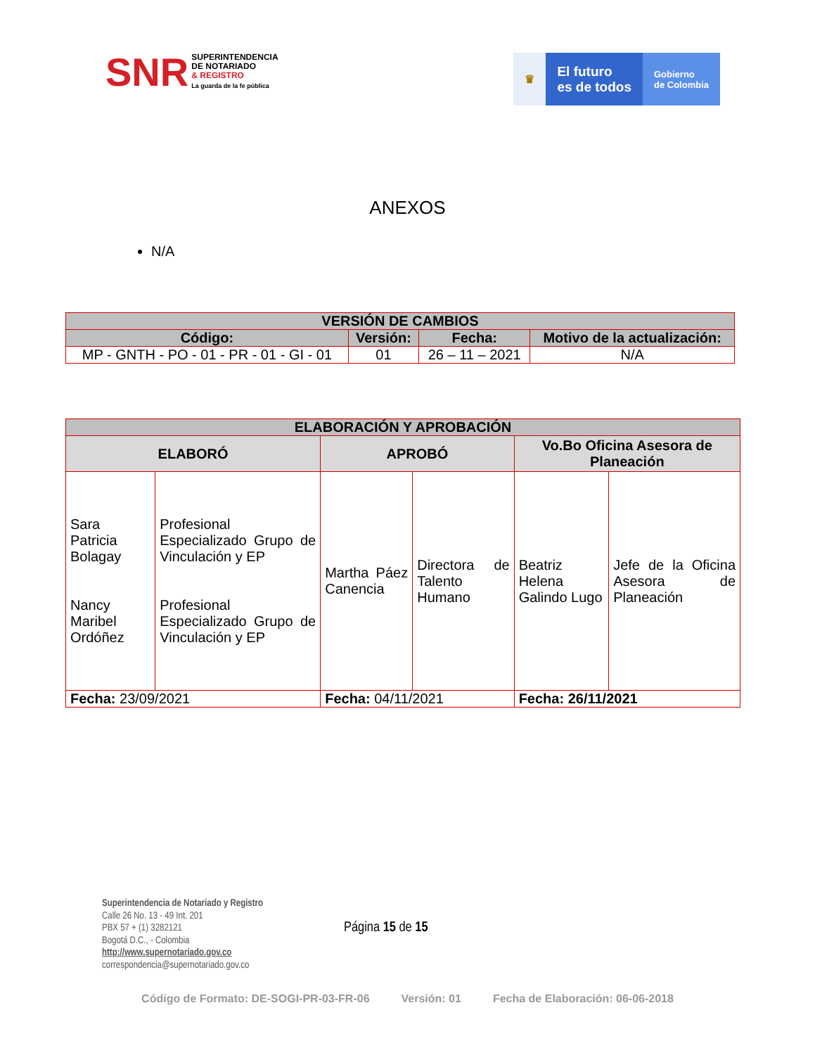SNR SUPERINTENDENCIA
DE NOTARIADO
& REGISTRO
La guarda de la fe pública
♛
El futuro
es de todos
Gobierno
de Colombia
ANEXOS
N/A
| VERSIÓN DE CAMBIOS | | | |
| --- | --- | --- | --- |
| Código: | Versión: | Fecha: | Motivo de la actualización: |
| MP - GNTH - PO - 01 - PR - 01 - GI - 01 | 01 | 26 – 11 – 2021 | N/A |
| ELABORACIÓN Y APROBACIÓN | | | | | |
| --- | --- | --- | --- | --- | --- |
| ELABORÓ | | APROBÓ | | Vo.Bo Oficina Asesora de Planeación | |
| Sara Patricia Bolagay Nancy Maribel Ordóñez | Profesional Especializado Grupo de Vinculación y EP Profesional Especializado Grupo de Vinculación y EP | Martha Páez Canencia | Directora de Talento Humano | Beatriz Helena Galindo Lugo | Jefe de la Oficina Asesora de Planeación |
| Fecha: 23/09/2021 | | Fecha: 04/11/2021 | | Fecha: 26/11/2021 | |
Superintendencia de Notariado y Registro
Calle 26 No. 13 - 49 Int. 201
PBX 57 + (1) 3282121
Bogotá D.C., - Colombia
http://www.supernotariado.gov.co
correspondencia@supernotariado.gov.co
Página 15 de 15
Código de Formato: DE-SOGI-PR-03-FR-06 Versión: 01 Fecha de Elaboración: 06-06-2018